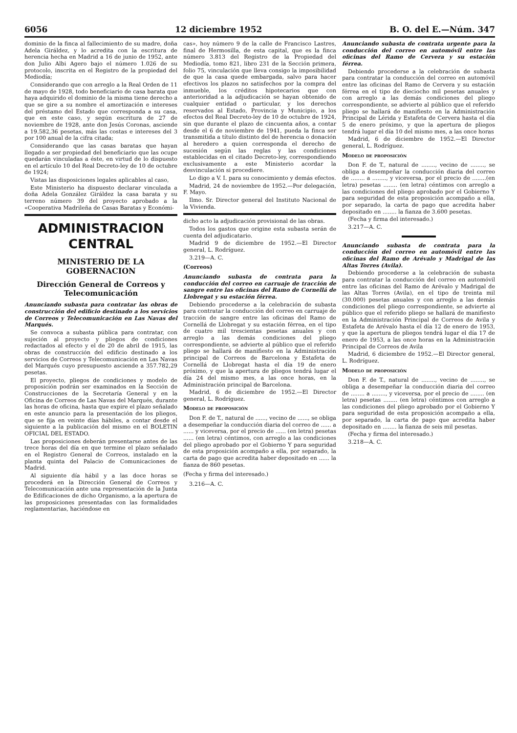6056 12 diciembre 1952 B. O. del E.—Núm. 347
dominio de la finca al fallecimiento de su madre, doña Adela Giráldez, y lo acredita con la escritura de herencia hecha en Madrid a 16 de junio de 1952, ante don Julio Albi Agero bajo el número 1.026 de su protocolo, inscrita en el Registro de la propiedad del Mediodía;
Considerando que con arreglo a la Real Orden de 11 de mayo de 1928, todo beneficiario de casa barata que haya adquirido el dominio de la misma tiene derecho a que se gire a su nombre el amortización e intereses del préstamo del Estado que corresponda a su casa, que en este caso, y según escritura de 27 de noviembre de 1928, ante don Jesús Coronas, asciende a 19.582,36 pesetas, más las costas e intereses del 3 por 100 anual de la cifra citada;
Considerando que las casas baratas que hayan llegado a ser propiedad del beneficiario que las ocupe quedarán vinculadas a éste, en virtud de lo dispuesto en el artículo 10 del Real Decreto-ley de 10 de octubre de 1924;
Vistas las disposiciones legales aplicables al caso,
Este Ministerio ha dispuesto declarar vinculada a doña Adela González Giráldez la casa barata y su terreno número 39 del proyecto aprobado a la «Cooperativa Madrileña de Casas Baratas y Económi-
ADMINISTRACION CENTRAL
MINISTERIO DE LA GOBERNACION
Dirección General de Correos y Telecomunicación
Anunciando subasta para contratar las obras de construcción del edificio destinado a los servicios de Correos y Telecomunicación en Las Navas del Marqués.
Se convoca a subasta pública para contratar, con sujeción al proyecto y pliegos de condiciones redactados al efecto y el de 20 de abril de 1915, las obras de construcción del edificio destinado a los servicios de Correos y Telecomunicación en Las Navas del Marqués cuyo presupuesto asciende a 357.782,29 pesetas.
El proyecto, pliegos de condiciones y modelo de proposición podrán ser examinados en la Sección de Construcciones de la Secretaría General y en la Oficina de Correos de Las Navas del Marqués, durante las horas de oficina, hasta que expire el plazo señalado en este anuncio para la presentación de los pliegos, que se fija en veinte días hábiles, a contar desde el siguiente a la publicación del mismo en el BOLETIN OFICIAL DEL ESTADO.
Las proposiciones deberán presentarse antes de las trece horas del día en que termine el plazo señalado en el Registro General de Correos, instalado en la planta quinta del Palacio de Comunicaciones de Madrid.
Al siguiente día hábil y a las doce horas se procederá en la Dirección General de Correos y Telecomunicación ante una representación de la Junta de Edificaciones de dicho Organismo, a la apertura de las proposiciones presentadas con las formalidades reglamentarias, haciéndose en
cas», hoy número 9 de la calle de Francisco Lastres, final de Hermosilla, de esta capital, que es la finca número 3.813 del Registro de la Propiedad del Mediodía, tomo 821, libro 231 de la Sección primera, folio 75, vinculación que lleva consigo la imposibilidad de que la casa quede embargada, salvo para hacer efectivos los plazos no satisfechos por la compra del inmueble, los créditos hipotecarios que con anterioridad a la adjudicación se hayan obtenido de cualquier entidad o particular, y los derechos reservados al Estado, Provincia y Municipio, a los efectos del Real Decreto-ley de 10 de octubre de 1924, sin que durante el plazo de cincuenta años, a contar desde el 6 de noviembre de 1941, pueda la finca ser transmitida a título distinto del de herencia o donación al heredero a quien corresponda el derecho de sucesión según las reglas y las condiciones establecidas en el citado Decreto-ley, correspondiendo exclusivamente a este Ministerio acordar la desvinculación si procediere.
Lo digo a V. I. para su conocimiento y demás efectos.
Madrid, 24 de noviembre de 1952.—Por delegación, F. Mayo.
Ilmo. Sr. Director general del Instituto Nacional de la Vivienda.
dicho acto la adjudicación provisional de las obras.
Todos los gastos que origine esta subasta serán de cuenta del adjudicatario.
Madrid 9 de diciembre de 1952.—El Director general, L. Rodríguez.
3.219—A. C.
(Correos)
Anunciando subasta de contrata para la conducción del correo en carruaje de tracción de sangre entre las oficinas del Ramo de Cornellá de Llobregat y su estación férrea.
Debiendo procederse a la celebración de subasta para contratar la conducción del correo en carruaje de tracción de sangre entre las oficinas del Ramo de Cornellá de Llobregat y su estación férrea, en el tipo de cuatro mil trescientas pesetas anuales y con arreglo a las demás condiciones del pliego correspondiente, se advierte al público que el referido pliego se hallará de manifiesto en la Administración principal de Correos de Barcelona y Estafeta de Cornellá de Llobregat hasta el día 19 de enero próximo, y que la apertura de pliegos tendrá lugar el día 24 del mismo mes, a las once horas, en la Administración principal de Barcelona.
Madrid, 6 de diciembre de 1952.—El Director general, L. Rodríguez.
Modelo de proposición
Don F. de T., natural de ......, vecino de ......, se obliga a desempeñar la conducción diaria del correo de ...... a ...... y viceversa, por el precio de ...... (en letra) pesetas ...... (en letra) céntimos, con arreglo a las condiciones del pliego aprobado por el Gobierno Y para seguridad de esta proposición acompaño a ella, por separado, la carta de pago que acredita haber depositado en ...... la fianza de 860 pesetas.
(Fecha y firma del interesado.)
3.216—A. C.
Anunciando subasta de contrata urgente para la conducción del correo en automóvil entre las oficinas del Ramo de Cervera y su estación férrea.
Debiendo procederse a la celebración de subasta para contratar la conducción del correo en automóvil entre las oficinas del Ramo de Cervera y su estación férrea en el tipo de dieciocho mil pesetas anuales y con arreglo a las demás condiciones del pliego correspondiente, se advierte al público que el referido pliego se hallará de manifiesto en la Administración Principal de Lérida y Estafeta de Cervera hasta el día 5 de enero próximo, y que la apertura de pliegos tendrá lugar el día 10 del mismo mes, a las once horas
Madrid, 6 de diciembre de 1952.—El Director general, L. Rodríguez.
Modelo de proposición
Don F. de T., natural de ........, vecino de ........, se obliga a desempeñar la conducción diaria del correo de ........ a ........, y viceversa, por el precio de ........(en letra) pesetas ........ (en letra) céntimos con arreglo a las condiciones del pliego aprobado por el Gobierno Y para seguridad de esta proposición acompaño a ella, por separado, la carta de pago que acredita haber depositado en ........ la fianza de 3.600 pesetas.
(Fecha y firma del interesado.)
3.217—A. C.
Anunciando subasta de contrata para la conducción del correo en automóvil entre las oficinas del Ramo de Arévalo y Madrigal de las Altas Torres (Avila).
Debiendo procederse a la celebración de subasta para contratar la conducción del correo en automóvil entre las oficinas del Ramo de Arévalo y Madrigal de las Altas Torres (Avila), en el tipo de treinta mil (30.000) pesetas anuales y con arreglo a las demás condiciones del pliego correspondiente, se advierte al público que el referido pliego se hallará de manifiesto en la Administración Principal de Correos de Avila y Estafeta de Arévalo hasta el día 12 de enero de 1953, y que la apertura de pliegos tendrá lugar el día 17 de enero de 1953, a las once horas en la Administración Principal de Correos de Avila
Madrid, 6 diciembre de 1952.—El Director general, L. Rodríguez.
Modelo de proposición
Don F. de T., natural de ........, vecino de ........, se obliga a desempeñar la conducción diaria del correo de ........ a ........, y viceversa, por el precio de ........ (en letra) pesetas ........ (en letra) céntimos con arreglo a las condiciones del pliego aprobado por el Gobierno Y para seguridad de esta proposición acompaño a ella, por separado, la carta de pago que acredita haber depositado en ........ la fianza de seis mil pesetas.
(Fecha y firma del interesado.)
3.218—A. C.